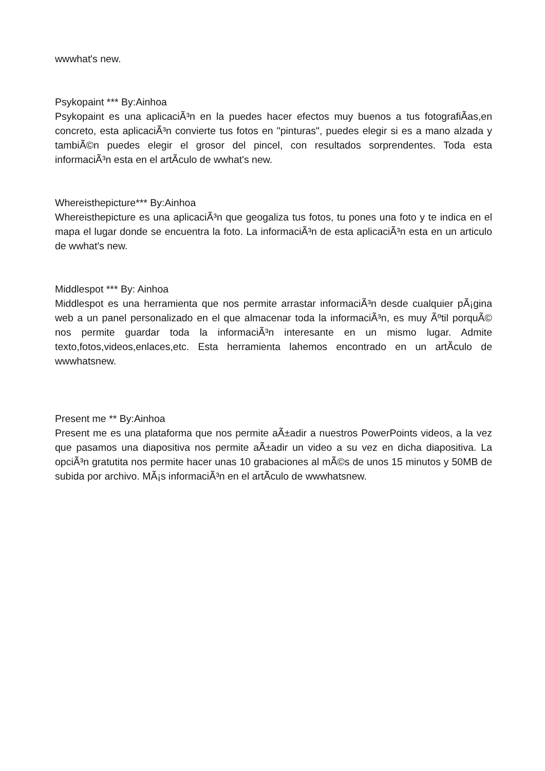wwwhat's new.
Psykopaint *** By:Ainhoa
Psykopaint es una aplicaciÃ³n en la puedes hacer efectos muy buenos a tus fotografiÃ­as,en concreto, esta aplicaciÃ³n convierte tus fotos en "pinturas", puedes elegir si es a mano alzada y tambiÃ©n puedes elegir el grosor del pincel, con resultados sorprendentes. Toda esta informaciÃ³n esta en el artÃ­culo de wwhat's new.
Whereisthepicture*** By:Ainhoa
Whereisthepicture es una aplicaciÃ³n que geogaliza tus fotos, tu pones una foto y te indica en el mapa el lugar donde se encuentra la foto. La informaciÃ³n de esta aplicaciÃ³n esta en un articulo de wwhat's new.
Middlespot *** By: Ainhoa
Middlespot es una herramienta que nos permite arrastar informaciÃ³n desde cualquier pÃ¡gina web a un panel personalizado en el que almacenar toda la informaciÃ³n, es muy Ãºtil porquÃ© nos permite guardar toda la informaciÃ³n interesante en un mismo lugar. Admite texto,fotos,videos,enlaces,etc. Esta herramienta lahemos encontrado en un artÃ­culo de wwwhatsnew.
Present me ** By:Ainhoa
Present me es una plataforma que nos permite aÃ±adir a nuestros PowerPoints videos, a la vez que pasamos una diapositiva nos permite aÃ±adir un video a su vez en dicha diapositiva. La opciÃ³n gratutita nos permite hacer unas 10 grabaciones al mÃ©s de unos 15 minutos y 50MB de subida por archivo. MÃ¡s informaciÃ³n en el artÃ­culo de wwwhatsnew.